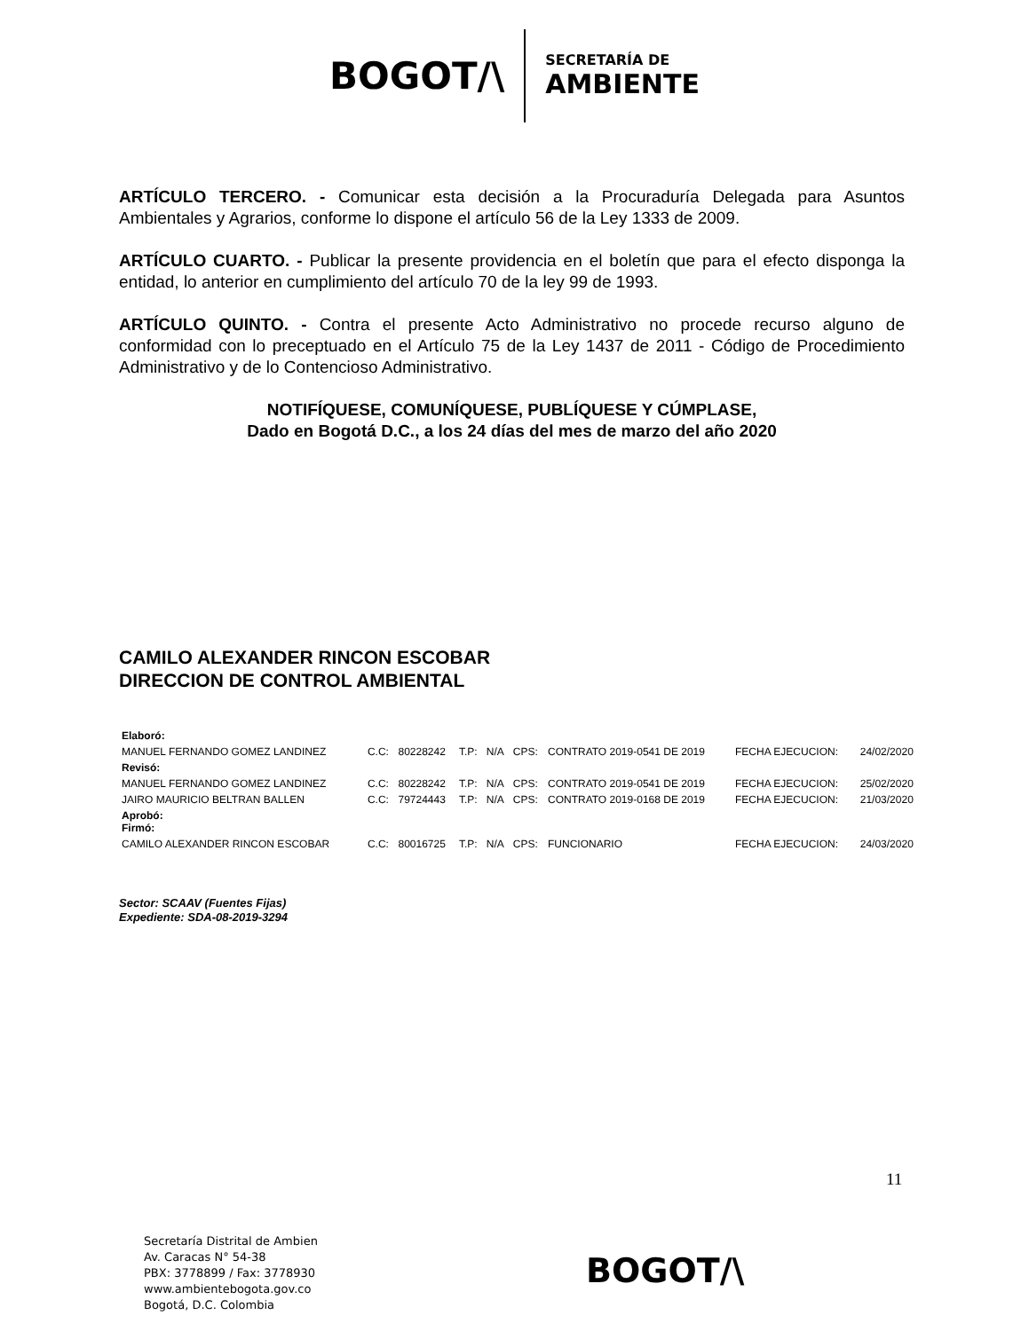BOGOT/\
SECRETARÍA DE
AMBIENTE
ARTÍCULO TERCERO. - Comunicar esta decisión a la Procuraduría Delegada para Asuntos Ambientales y Agrarios, conforme lo dispone el artículo 56 de la Ley 1333 de 2009.
ARTÍCULO CUARTO. - Publicar la presente providencia en el boletín que para el efecto disponga la entidad, lo anterior en cumplimiento del artículo 70 de la ley 99 de 1993.
ARTÍCULO QUINTO. - Contra el presente Acto Administrativo no procede recurso alguno de conformidad con lo preceptuado en el Artículo 75 de la Ley 1437 de 2011 - Código de Procedimiento Administrativo y de lo Contencioso Administrativo.
NOTIFÍQUESE, COMUNÍQUESE, PUBLÍQUESE Y CÚMPLASE,
Dado en Bogotá D.C., a los 24 días del mes de marzo del año 2020
CAMILO ALEXANDER RINCON ESCOBAR
DIRECCION DE CONTROL AMBIENTAL
| Elaboró: | | | | | | | | |
| MANUEL FERNANDO GOMEZ LANDINEZ | C.C: | 80228242 | T.P: | N/A | CPS: | CONTRATO 2019-0541 DE 2019 | FECHA EJECUCION: | 24/02/2020 |
| Revisó: | | | | | | | | |
| MANUEL FERNANDO GOMEZ LANDINEZ | C.C: | 80228242 | T.P: | N/A | CPS: | CONTRATO 2019-0541 DE 2019 | FECHA EJECUCION: | 25/02/2020 |
| JAIRO MAURICIO BELTRAN BALLEN | C.C: | 79724443 | T.P: | N/A | CPS: | CONTRATO 2019-0168 DE 2019 | FECHA EJECUCION: | 21/03/2020 |
| Aprobó: Firmó: | | | | | | | | |
| CAMILO ALEXANDER RINCON ESCOBAR | C.C: | 80016725 | T.P: | N/A | CPS: | FUNCIONARIO | FECHA EJECUCION: | 24/03/2020 |
Sector: SCAAV (Fuentes Fijas)
Expediente: SDA-08-2019-3294
11
Secretaría Distrital de Ambien
Av. Caracas N° 54-38
PBX: 3778899 / Fax: 3778930
www.ambientebogota.gov.co
Bogotá, D.C. Colombia
BOGOT/\